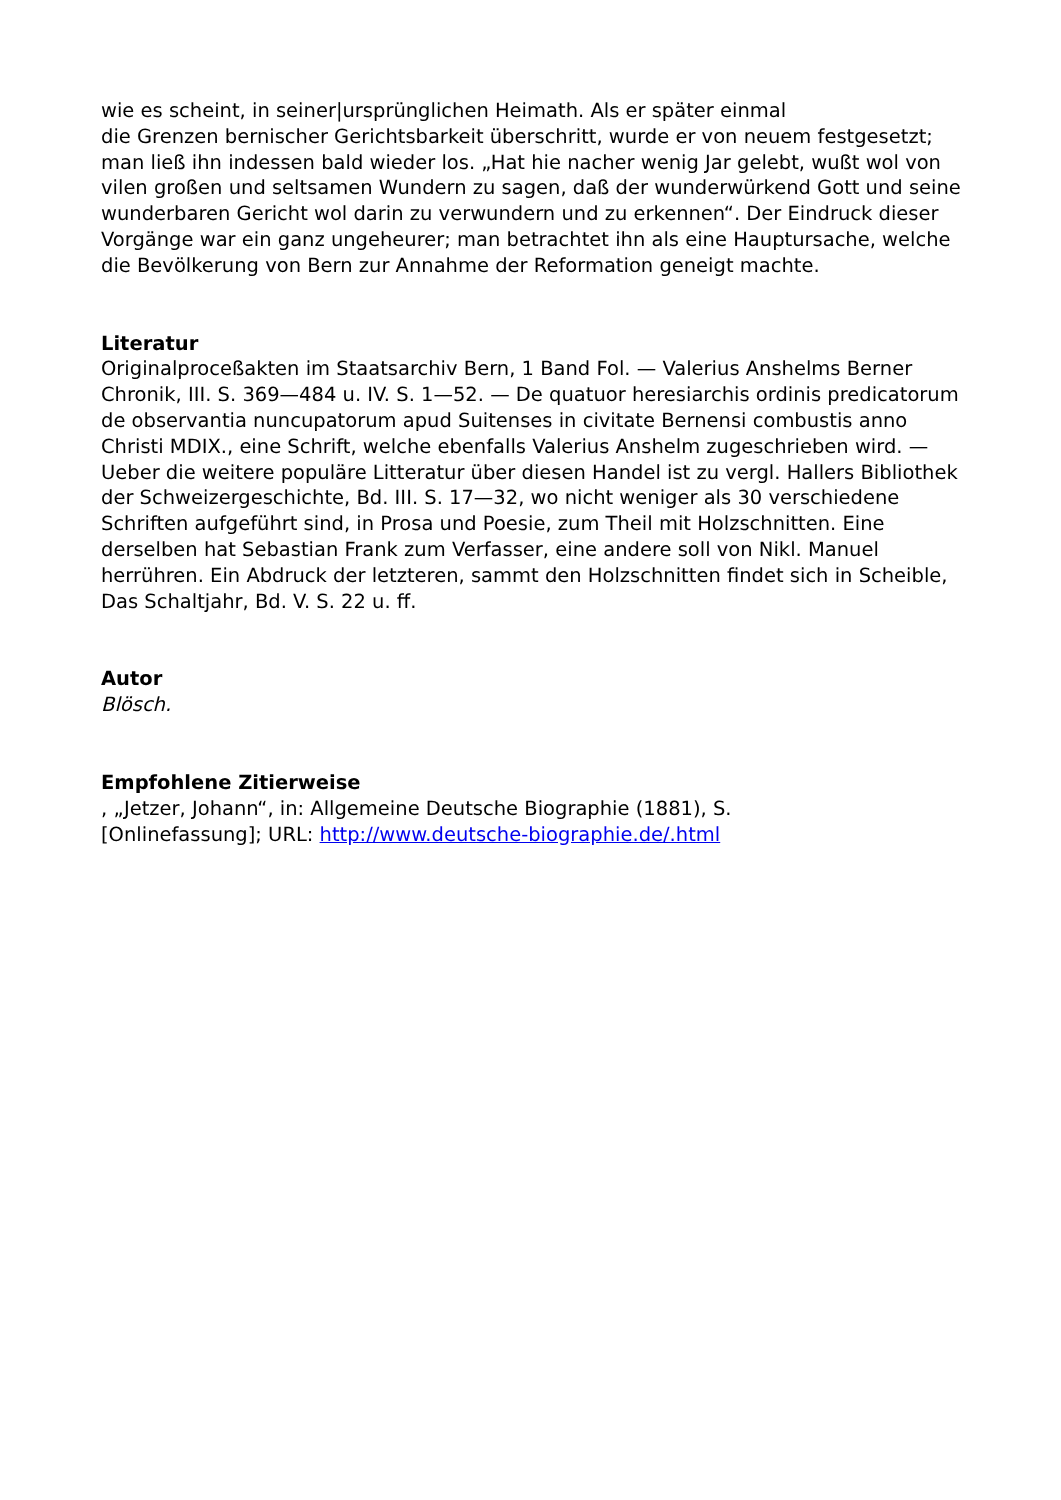wie es scheint, in seiner|ursprünglichen Heimath. Als er später einmal
die Grenzen bernischer Gerichtsbarkeit überschritt, wurde er von neuem festgesetzt; man ließ ihn indessen bald wieder los. „Hat hie nacher wenig Jar gelebt, wußt wol von vilen großen und seltsamen Wundern zu sagen, daß der wunderwürkend Gott und seine wunderbaren Gericht wol darin zu verwundern und zu erkennen“. Der Eindruck dieser Vorgänge war ein ganz ungeheurer; man betrachtet ihn als eine Hauptursache, welche die Bevölkerung von Bern zur Annahme der Reformation geneigt machte.
Literatur
Originalproceßakten im Staatsarchiv Bern, 1 Band Fol. — Valerius Anshelms Berner Chronik, III. S. 369—484 u. IV. S. 1—52. — De quatuor heresiarchis ordinis predicatorum de observantia nuncupatorum apud Suitenses in civitate Bernensi combustis anno Christi MDIX., eine Schrift, welche ebenfalls Valerius Anshelm zugeschrieben wird. — Ueber die weitere populäre Litteratur über diesen Handel ist zu vergl. Hallers Bibliothek der Schweizergeschichte, Bd. III. S. 17—32, wo nicht weniger als 30 verschiedene Schriften aufgeführt sind, in Prosa und Poesie, zum Theil mit Holzschnitten. Eine derselben hat Sebastian Frank zum Verfasser, eine andere soll von Nikl. Manuel herrühren. Ein Abdruck der letzteren, sammt den Holzschnitten findet sich in Scheible, Das Schaltjahr, Bd. V. S. 22 u. ff.
Autor
Blösch.
Empfohlene Zitierweise
, „Jetzer, Johann“, in: Allgemeine Deutsche Biographie (1881), S.
[Onlinefassung]; URL: http://www.deutsche-biographie.de/.html